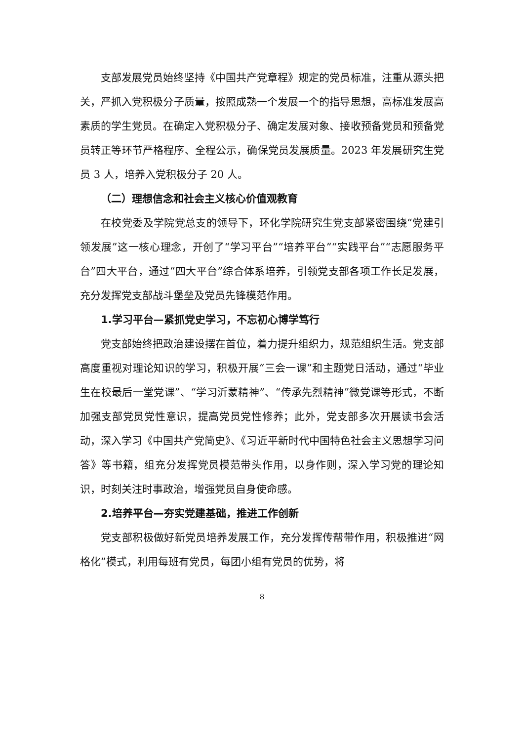支部发展党员始终坚持《中国共产党章程》规定的党员标准，注重从源头把关，严抓入党积极分子质量，按照成熟一个发展一个的指导思想，高标准发展高素质的学生党员。在确定入党积极分子、确定发展对象、接收预备党员和预备党员转正等环节严格程序、全程公示，确保党员发展质量。2023 年发展研究生党员 3 人，培养入党积极分子 20 人。
（二）理想信念和社会主义核心价值观教育
在校党委及学院党总支的领导下，环化学院研究生党支部紧密围绕“党建引领发展”这一核心理念，开创了“学习平台”“培养平台”“实践平台”“志愿服务平台”四大平台，通过“四大平台”综合体系培养，引领党支部各项工作长足发展，充分发挥党支部战斗堡垒及党员先锋模范作用。
1.学习平台—紧抓党史学习，不忘初心博学笃行
党支部始终把政治建设摆在首位，着力提升组织力，规范组织生活。党支部高度重视对理论知识的学习，积极开展“三会一课”和主题党日活动，通过“毕业生在校最后一堂党课”、“学习沂蒙精神”、“传承先烈精神”微党课等形式，不断加强支部党员党性意识，提高党员党性修养；此外，党支部多次开展读书会活动，深入学习《中国共产党简史》、《习近平新时代中国特色社会主义思想学习问答》等书籍，组充分发挥党员模范带头作用，以身作则，深入学习党的理论知识，时刻关注时事政治，增强党员自身使命感。
2.培养平台—夯实党建基础，推进工作创新
党支部积极做好新党员培养发展工作，充分发挥传帮带作用，积极推进“网格化”模式，利用每班有党员，每团小组有党员的优势，将
8